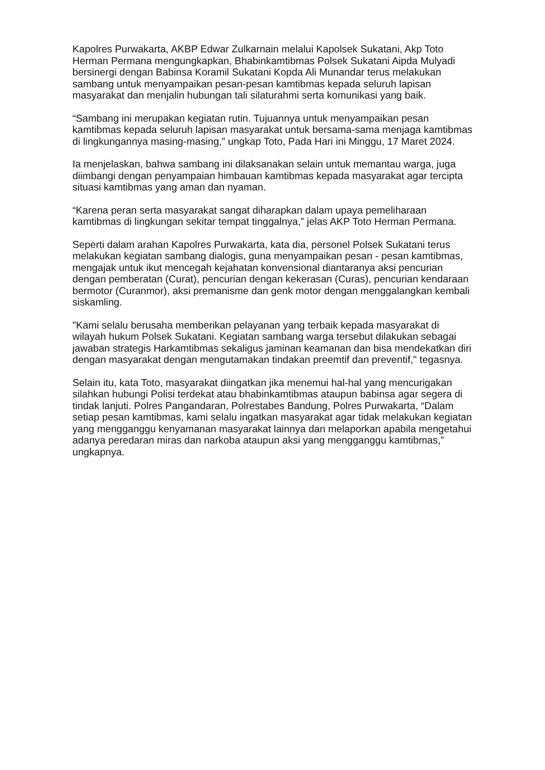Kapolres Purwakarta, AKBP Edwar Zulkarnain melalui Kapolsek Sukatani, Akp Toto Herman Permana mengungkapkan, Bhabinkamtibmas Polsek Sukatani Aipda Mulyadi bersinergi dengan Babinsa Koramil Sukatani Kopda Ali Munandar terus melakukan sambang untuk menyampaikan pesan-pesan kamtibmas kepada seluruh lapisan masyarakat dan menjalin hubungan tali silaturahmi serta komunikasi yang baik.
“Sambang ini merupakan kegiatan rutin. Tujuannya untuk menyampaikan pesan kamtibmas kepada seluruh lapisan masyarakat untuk bersama-sama menjaga kamtibmas di lingkungannya masing-masing,” ungkap Toto, Pada Hari ini Minggu, 17 Maret 2024.
Ia menjelaskan, bahwa sambang ini dilaksanakan selain untuk memantau warga, juga diimbangi dengan penyampaian himbauan kamtibmas kepada masyarakat agar tercipta situasi kamtibmas yang aman dan nyaman.
“Karena peran serta masyarakat sangat diharapkan dalam upaya pemeliharaan kamtibmas di lingkungan sekitar tempat tinggalnya,” jelas AKP Toto Herman Permana.
Seperti dalam arahan Kapolres Purwakarta, kata dia, personel Polsek Sukatani terus melakukan kegiatan sambang dialogis, guna menyampaikan pesan - pesan kamtibmas, mengajak untuk ikut mencegah kejahatan konvensional diantaranya aksi pencurian dengan pemberatan (Curat), pencurian dengan kekerasan (Curas), pencurian kendaraan bermotor (Curanmor), aksi premanisme dan genk motor dengan menggalangkan kembali siskamling.
"Kami selalu berusaha memberikan pelayanan yang terbaik kepada masyarakat di wilayah hukum Polsek Sukatani. Kegiatan sambang warga tersebut dilakukan sebagai jawaban strategis Harkamtibmas sekaligus jaminan keamanan dan bisa mendekatkan diri dengan masyarakat dengan mengutamakan tindakan preemtif dan preventif," tegasnya.
Selain itu, kata Toto, masyarakat diingatkan jika menemui hal-hal yang mencurigakan silahkan hubungi Polisi terdekat atau bhabinkamtibmas ataupun babinsa agar segera di tindak lanjuti. Polres Pangandaran, Polrestabes Bandung, Polres Purwakarta, “Dalam setiap pesan kamtibmas, kami selalu ingatkan masyarakat agar tidak melakukan kegiatan yang mengganggu kenyamanan masyarakat lainnya dan melaporkan apabila mengetahui adanya peredaran miras dan narkoba ataupun aksi yang mengganggu kamtibmas,” ungkapnya.